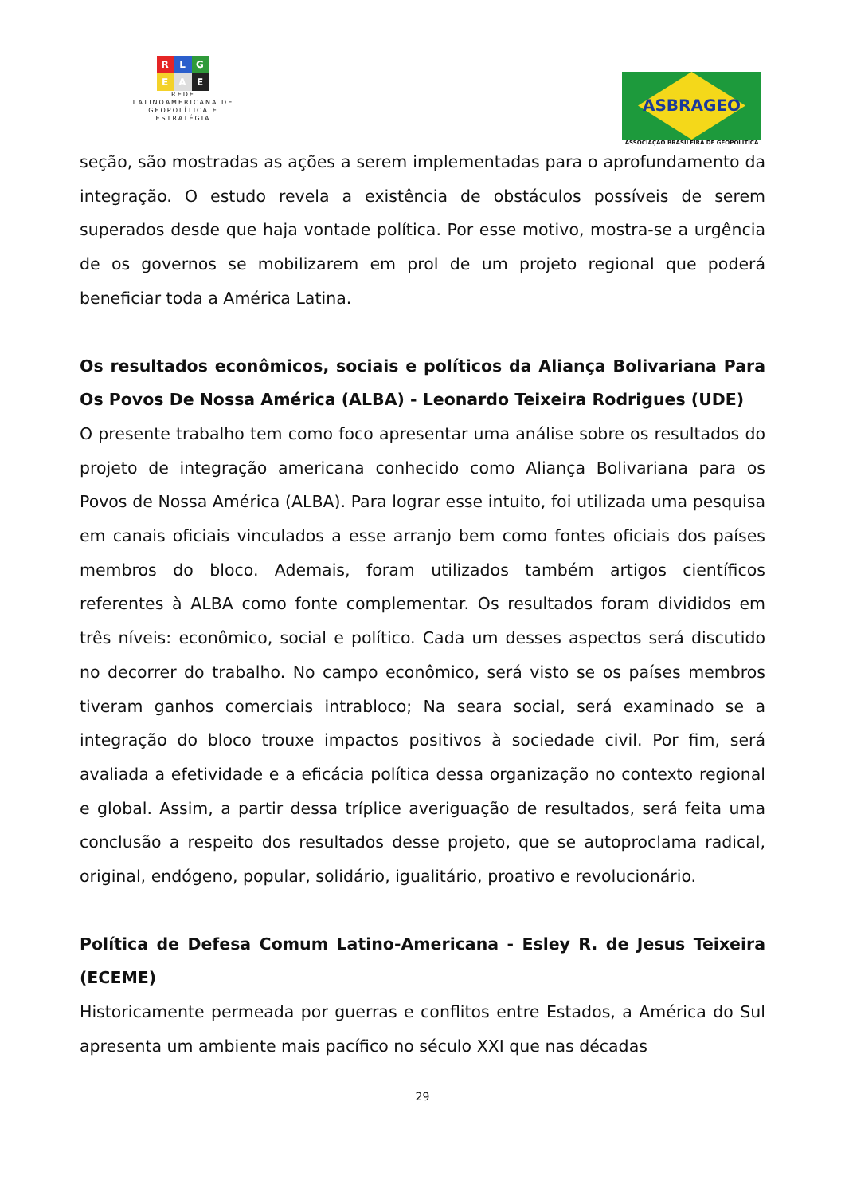R L G
E A E
REDE
LATINOAMERICANA DE
GEOPOLÍTICA E
ESTRATÉGIA
ASBRAGEO
ASSOCIAÇAO BRASILEIRA DE GEOPOLITICA
seção, são mostradas as ações a serem implementadas para o aprofundamento da integração. O estudo revela a existência de obstáculos possíveis de serem superados desde que haja vontade política. Por esse motivo, mostra-se a urgência de os governos se mobilizarem em prol de um projeto regional que poderá beneficiar toda a América Latina.
Os resultados econômicos, sociais e políticos da Aliança Bolivariana Para Os Povos De Nossa América (ALBA) - Leonardo Teixeira Rodrigues (UDE)
O presente trabalho tem como foco apresentar uma análise sobre os resultados do projeto de integração americana conhecido como Aliança Bolivariana para os Povos de Nossa América (ALBA). Para lograr esse intuito, foi utilizada uma pesquisa em canais oficiais vinculados a esse arranjo bem como fontes oficiais dos países membros do bloco. Ademais, foram utilizados também artigos científicos referentes à ALBA como fonte complementar. Os resultados foram divididos em três níveis: econômico, social e político. Cada um desses aspectos será discutido no decorrer do trabalho. No campo econômico, será visto se os países membros tiveram ganhos comerciais intrabloco; Na seara social, será examinado se a integração do bloco trouxe impactos positivos à sociedade civil. Por fim, será avaliada a efetividade e a eficácia política dessa organização no contexto regional e global. Assim, a partir dessa tríplice averiguação de resultados, será feita uma conclusão a respeito dos resultados desse projeto, que se autoproclama radical, original, endógeno, popular, solidário, igualitário, proativo e revolucionário.
Política de Defesa Comum Latino-Americana - Esley R. de Jesus Teixeira (ECEME)
Historicamente permeada por guerras e conflitos entre Estados, a América do Sul apresenta um ambiente mais pacífico no século XXI que nas décadas
29